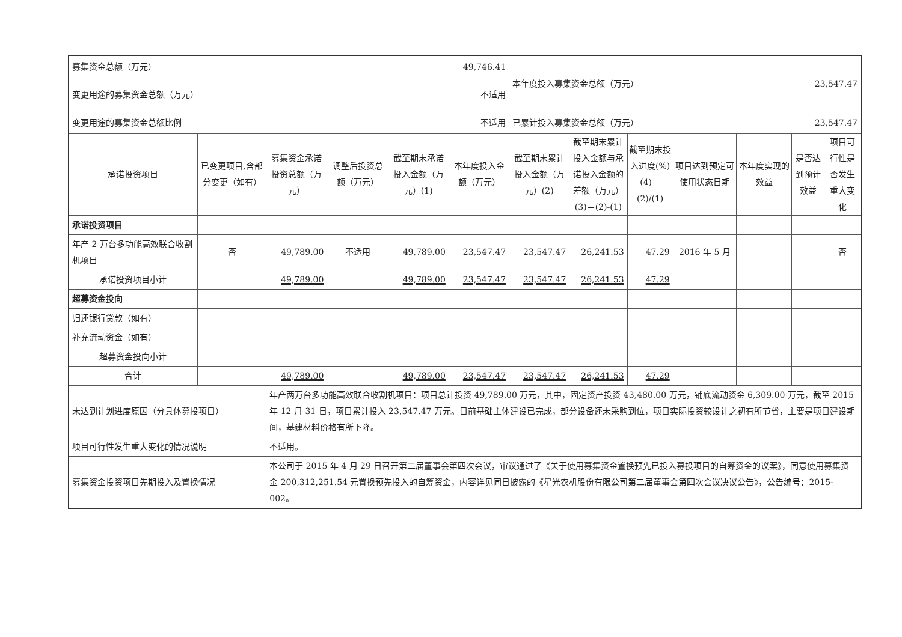| 募集资金总额（万元） | | | 49,746.41 | | | 本年度投入募集资金总额（万元） | | | 23,547.47 | | | |
| 变更用途的募集资金总额（万元） | | | 不适用 | | | | | | | | | |
| 变更用途的募集资金总额比例 | | | 不适用 | | | 已累计投入募集资金总额（万元） | | | 23,547.47 | | | |
| 承诺投资项目 | 已变更项目,含部分变更（如有） | 募集资金承诺投资总额（万元） | 调整后投资总额（万元） | 截至期末承诺投入金额（万元）(1) | 本年度投入金额（万元） | 截至期末累计投入金额（万元）(2) | 截至期末累计投入金额与承诺投入金额的差额（万元）(3)＝(2)-(1) | 截至期末投入进度(%)(4)＝(2)/(1) | 项目达到预定可使用状态日期 | 本年度实现的效益 | 是否达到预计效益 | 项目可行性是否发生重大变化 |
| 承诺投资项目 | | | | | | | | | | | | |
| 年产 2 万台多功能高效联合收割机项目 | 否 | 49,789.00 | 不适用 | 49,789.00 | 23,547.47 | 23,547.47 | 26,241.53 | 47.29 | 2016 年 5 月 | | | 否 |
| 承诺投资项目小计 | | 49,789.00 | | 49,789.00 | 23,547.47 | 23,547.47 | 26,241.53 | 47.29 | | | | |
| 超募资金投向 | | | | | | | | | | | | |
| 归还银行贷款（如有） | | | | | | | | | | | | |
| 补充流动资金（如有） | | | | | | | | | | | | |
| 超募资金投向小计 | | | | | | | | | | | | |
| 合计 | | 49,789.00 | | 49,789.00 | 23,547.47 | 23,547.47 | 26,241.53 | 47.29 | | | | |
| 未达到计划进度原因（分具体募投项目） | | 年产两万台多功能高效联合收割机项目：项目总计投资 49,789.00 万元，其中，固定资产投资 43,480.00 万元，铺底流动资金 6,309.00 万元，截至 2015 年 12 月 31 日，项目累计投入 23,547.47 万元。目前基础主体建设已完成，部分设备还未采购到位，项目实际投资较设计之初有所节省，主要是项目建设期间，基建材料价格有所下降。 | | | | | | | | | | |
| 项目可行性发生重大变化的情况说明 | | 不适用。 | | | | | | | | | | |
| 募集资金投资项目先期投入及置换情况 | | 本公司于 2015 年 4 月 29 日召开第二届董事会第四次会议，审议通过了《关于使用募集资金置换预先已投入募投项目的自筹资金的议案》，同意使用募集资金 200,312,251.54 元置换预先投入的自筹资金，内容详见同日披露的《星光农机股份有限公司第二届董事会第四次会议决议公告》，公告编号：2015-002。 | | | | | | | | | | |